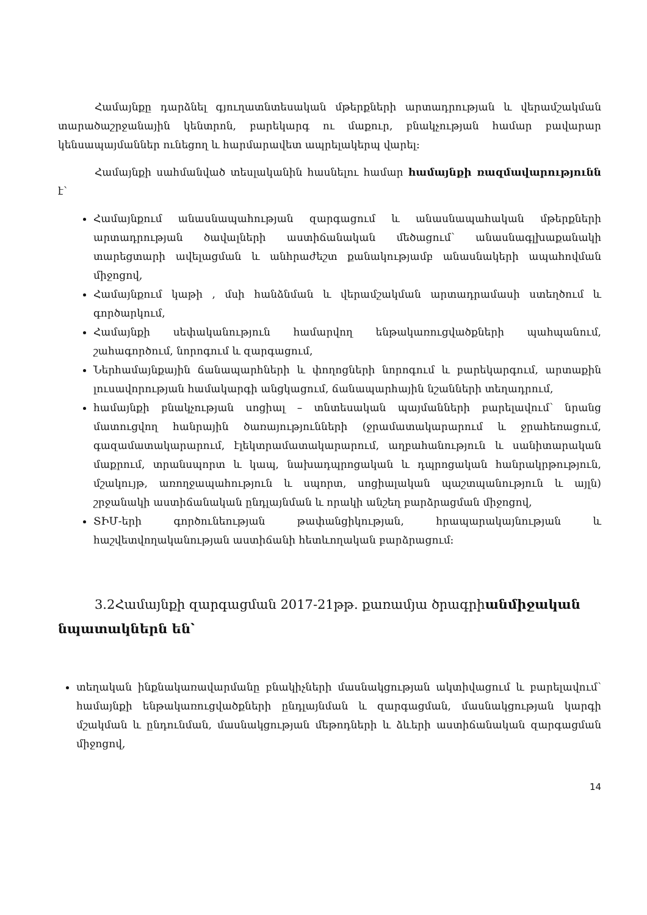Համայնքը դարձնել գյուղատնտեսական մթերքների արտադրության և վերամշակման տարածաշրջանային կենտրոն, բարեկարգ ու մաքուր, բնակչության համար բավարար կենսապայմաններ ունեցող և հարմարավետ ապրելակերպ վարել:
Համայնքի սահմանված տեսլականին հասնելու համար համայնքի ռազմավարությունն է՝
Համայնքում անասնապահության զարգացում և անասնապահական մթերքների արտադրության ծավալների աստիճանական մեծացում՝ անասնագլխաքանակի տարեցտարի ավելացման և անհրաժեշտ քանակությամբ անասնակերի ապահովման միջոցով,
Համայնքում կաթի , մսի հանձնման և վերամշակման արտադրամասի ստեղծում և գործարկում,
Համայնքի սեփականություն համարվող ենթակառուցվածքների պահպանում, շահագործում, նորոգում և զարգացում,
Ներհամայնքային ճանապարհների և փողոցների նորոգում և բարեկարգում, արտաքին լուսավորության համակարգի անցկացում, ճանապարհային նշանների տեղադրում,
համայնքի բնակչության սոցիալ – տնտեսական պայմանների բարելավում՝ նրանց մատուցվող հանրային ծառայությունների (ջրամատակարարում և ջրահեռացում, գազամատակարարում, էլեկտրամատակարարում, աղբահանություն և սանիտարական մաքրում, տրանսպորտ և կապ, նախադպրոցական և դպրոցական հանրակրթություն, մշակույթ, առողջապահություն և սպորտ, սոցիալական պաշտպանություն և այլն) շրջանակի աստիճանական ընդլայնման և որակի անշեղ բարձրացման միջոցով,
ՏԻՄ-երի գործունեության թափանցիկության, հրապարակայնության և հաշվետվողականության աստիճանի հետևողական բարձրացում:
3.2Համայնքի զարգացման 2017-21թթ. քառամյա ծրագրիանմիջական նպատակներն են՝
տեղական ինքնակառավարմանը բնակիչների մասնակցության ակտիվացում և բարելավում՝ համայնքի ենթակառուցվածքների ընդլայնման և զարգացման, մասնակցության կարգի մշակման և ընդունման, մասնակցության մեթոդների և ձևերի աստիճանական զարգացման միջոցով,
14